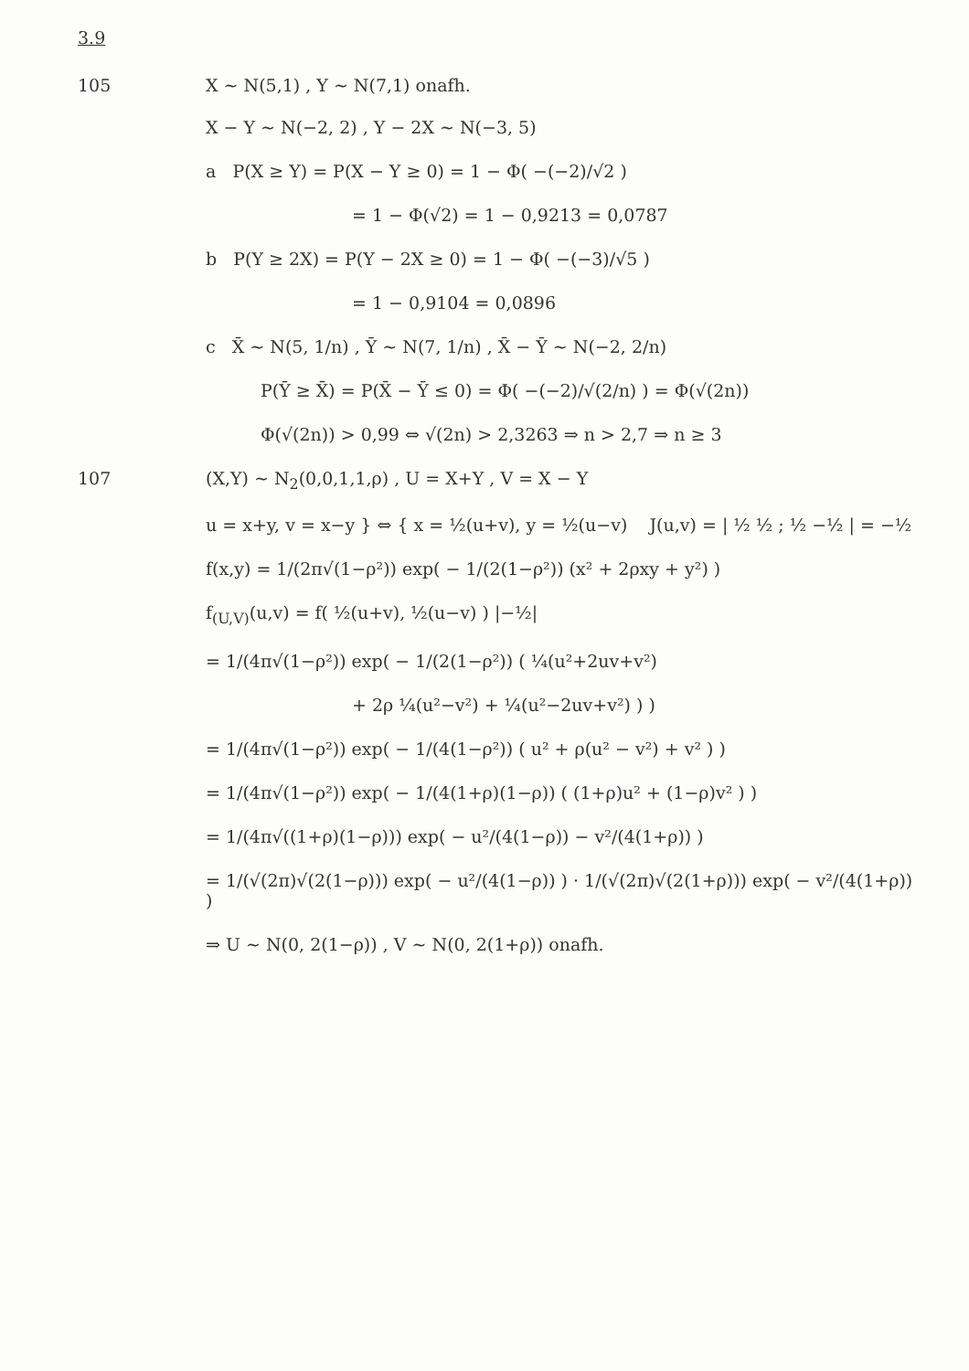3.9
105 X ~ N(5,1) , Y ~ N(7,1) onafh.
X − Y ~ N(−2, 2) , Y − 2X ~ N(−3, 5)
a P(X ≥ Y) = P(X − Y ≥ 0) = 1 − Φ( −(−2)/√2 )
= 1 − Φ(√2) = 1 − 0,9213 = 0,0787
b P(Y ≥ 2X) = P(Y − 2X ≥ 0) = 1 − Φ( −(−3)/√5 )
= 1 − 0,9104 = 0,0896
c X̄ ~ N(5, 1/n) , Ȳ ~ N(7, 1/n) , X̄ − Ȳ ~ N(−2, 2/n)
P(Ȳ ≥ X̄) = P(X̄ − Ȳ ≤ 0) = Φ( −(−2)/√(2/n) ) = Φ(√(2n))
Φ(√(2n)) > 0,99 ⇔ √(2n) > 2,3263 ⇒ n > 2,7 ⇒ n ≥ 3
107 (X,Y) ~ N<sub>2</sub>(0,0,1,1,ρ) , U = X+Y , V = X − Y
u = x+y, v = x−y } ⇔ { x = ½(u+v), y = ½(u−v) J(u,v) = | ½ ½ ; ½ −½ | = −½
f(x,y) = 1/(2π√(1−ρ²)) exp( − 1/(2(1−ρ²)) (x² + 2ρxy + y²) )
f<sub>(U,V)</sub>(u,v) = f( ½(u+v), ½(u−v) ) |−½|
= 1/(4π√(1−ρ²)) exp( − 1/(2(1−ρ²)) ( ¼(u²+2uv+v²)
+ 2ρ ¼(u²−v²) + ¼(u²−2uv+v²) ) )
= 1/(4π√(1−ρ²)) exp( − 1/(4(1−ρ²)) ( u² + ρ(u² − v²) + v² ) )
= 1/(4π√(1−ρ²)) exp( − 1/(4(1+ρ)(1−ρ)) ( (1+ρ)u² + (1−ρ)v² ) )
= 1/(4π√((1+ρ)(1−ρ))) exp( − u²/(4(1−ρ)) − v²/(4(1+ρ)) )
= 1/(√(2π)√(2(1−ρ))) exp( − u²/(4(1−ρ)) ) · 1/(√(2π)√(2(1+ρ))) exp( − v²/(4(1+ρ)) )
⇒ U ~ N(0, 2(1−ρ)) , V ~ N(0, 2(1+ρ)) onafh.